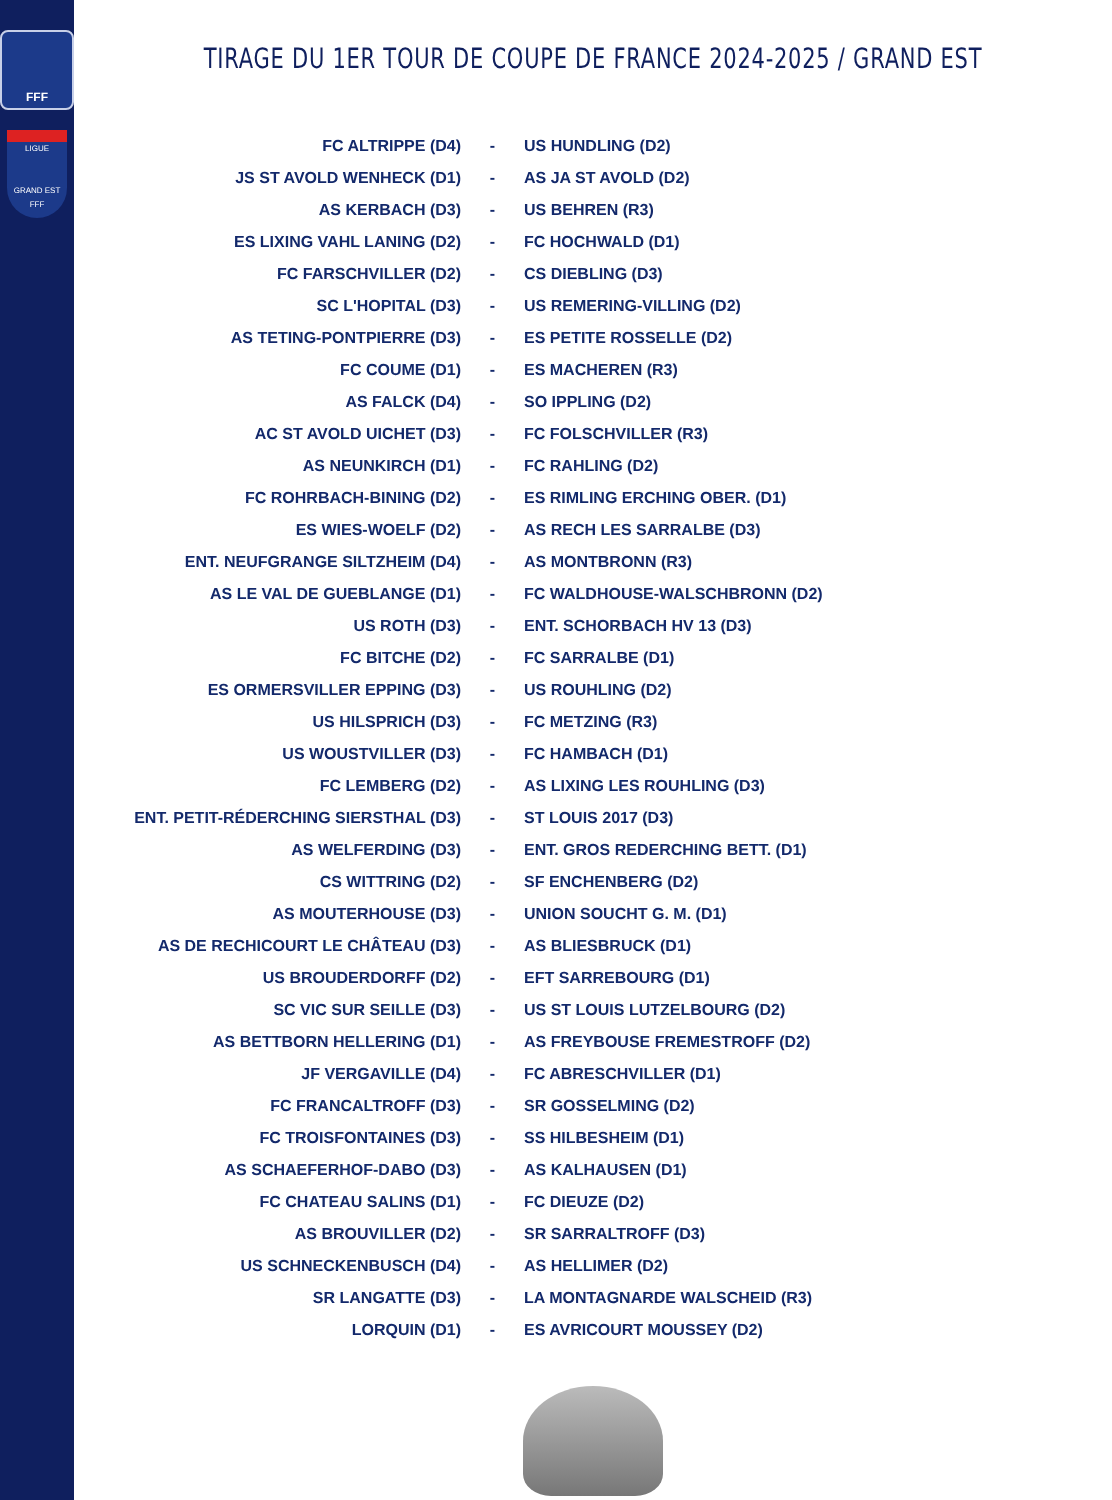FFF
LIGUE
GRAND EST
FFF
TIRAGE DU 1ER TOUR DE COUPE DE FRANCE 2024-2025 / GRAND EST
| FC ALTRIPPE (D4) | - | US HUNDLING (D2) |
| JS ST AVOLD WENHECK (D1) | - | AS JA ST AVOLD (D2) |
| AS KERBACH (D3) | - | US BEHREN (R3) |
| ES LIXING VAHL LANING (D2) | - | FC HOCHWALD (D1) |
| FC FARSCHVILLER (D2) | - | CS DIEBLING (D3) |
| SC L'HOPITAL (D3) | - | US REMERING-VILLING (D2) |
| AS TETING-PONTPIERRE (D3) | - | ES PETITE ROSSELLE (D2) |
| FC COUME (D1) | - | ES MACHEREN (R3) |
| AS FALCK (D4) | - | SO IPPLING (D2) |
| AC ST AVOLD UICHET (D3) | - | FC FOLSCHVILLER (R3) |
| AS NEUNKIRCH (D1) | - | FC RAHLING (D2) |
| FC ROHRBACH-BINING (D2) | - | ES RIMLING ERCHING OBER. (D1) |
| ES WIES-WOELF (D2) | - | AS RECH LES SARRALBE (D3) |
| ENT. NEUFGRANGE SILTZHEIM (D4) | - | AS MONTBRONN (R3) |
| AS LE VAL DE GUEBLANGE (D1) | - | FC WALDHOUSE-WALSCHBRONN (D2) |
| US ROTH (D3) | - | ENT. SCHORBACH HV 13 (D3) |
| FC BITCHE (D2) | - | FC SARRALBE (D1) |
| ES ORMERSVILLER EPPING (D3) | - | US ROUHLING (D2) |
| US HILSPRICH (D3) | - | FC METZING (R3) |
| US WOUSTVILLER (D3) | - | FC HAMBACH (D1) |
| FC LEMBERG (D2) | - | AS LIXING LES ROUHLING (D3) |
| ENT. PETIT-RÉDERCHING SIERSTHAL (D3) | - | ST LOUIS 2017 (D3) |
| AS WELFERDING (D3) | - | ENT. GROS REDERCHING BETT. (D1) |
| CS WITTRING (D2) | - | SF ENCHENBERG (D2) |
| AS MOUTERHOUSE (D3) | - | UNION SOUCHT G. M. (D1) |
| AS DE RECHICOURT LE CHÂTEAU (D3) | - | AS BLIESBRUCK (D1) |
| US BROUDERDORFF (D2) | - | EFT SARREBOURG (D1) |
| SC VIC SUR SEILLE (D3) | - | US ST LOUIS LUTZELBOURG (D2) |
| AS BETTBORN HELLERING (D1) | - | AS FREYBOUSE FREMESTROFF (D2) |
| JF VERGAVILLE (D4) | - | FC ABRESCHVILLER (D1) |
| FC FRANCALTROFF (D3) | - | SR GOSSELMING (D2) |
| FC TROISFONTAINES (D3) | - | SS HILBESHEIM (D1) |
| AS SCHAEFERHOF-DABO (D3) | - | AS KALHAUSEN (D1) |
| FC CHATEAU SALINS (D1) | - | FC DIEUZE (D2) |
| AS BROUVILLER (D2) | - | SR SARRALTROFF (D3) |
| US SCHNECKENBUSCH (D4) | - | AS HELLIMER (D2) |
| SR LANGATTE (D3) | - | LA MONTAGNARDE WALSCHEID (R3) |
| LORQUIN (D1) | - | ES AVRICOURT MOUSSEY (D2) |